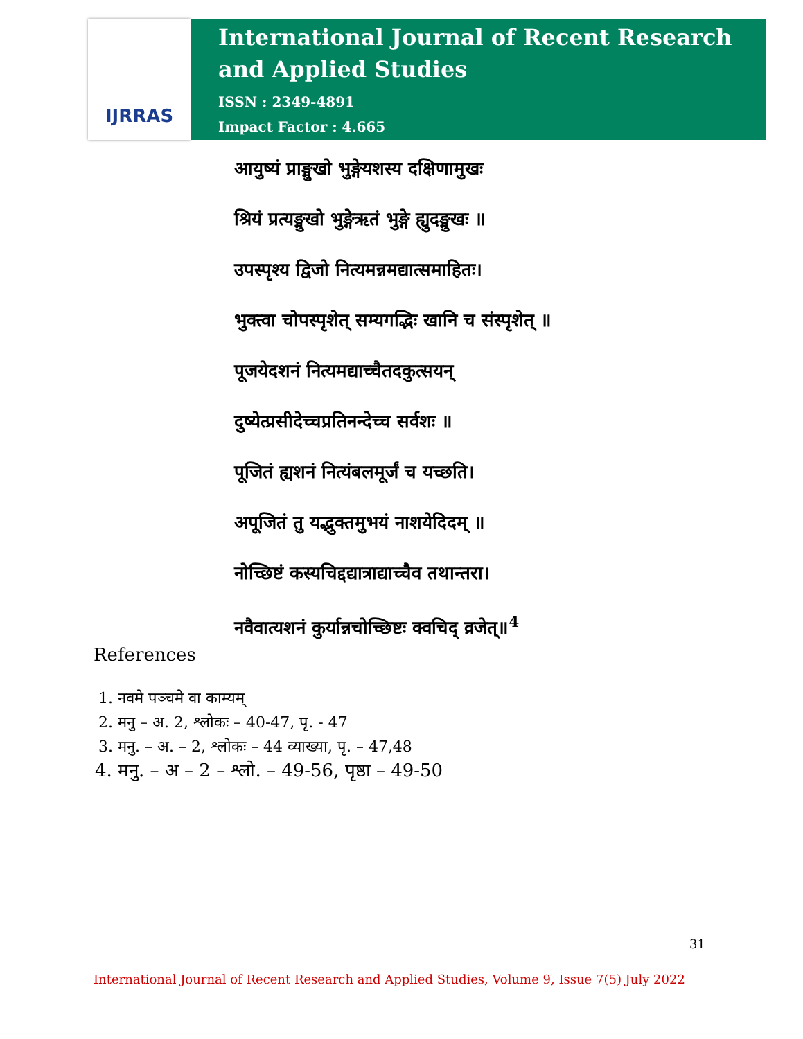IJRRAS
International Journal of Recent Research and Applied Studies
ISSN : 2349-4891
Impact Factor : 4.665
आयुष्यं प्राङ्मुखो भुङ्गेयशस्य दक्षिणामुखः
श्रियं प्रत्यङ्मुखो भुङ्गेऋतं भुङ्गे ह्युदङ्मुखः ॥
उपस्पृश्य द्विजो नित्यमन्नमद्यात्समाहितः।
भुक्त्वा चोपस्पृशेत् सम्यगद्भिः खानि च संस्पृशेत् ॥
पूजयेदशनं नित्यमद्याच्चैतदकुत्सयन्
दुष्येत्प्रसीदेच्चप्रतिनन्देच्च सर्वशः ॥
पूजितं ह्यशनं नित्यंबलमूर्जं च यच्छति।
अपूजितं तु यद्भुक्तमुभयं नाशयेदिदम् ॥
नोच्छिष्टं कस्यचिद्दद्यात्राद्याच्चैव तथान्तरा।
नवैवात्यशनं कुर्यान्नचोच्छिष्टः क्वचिद् व्रजेत्॥<sup>4</sup>
References
1. नवमे पञ्चमे वा काम्यम्
2. मनु – अ. 2, श्लोकः – 40-47, पृ. - 47
3. मनु. – अ. – 2, श्लोकः – 44 व्याख्या, पृ. – 47,48
4. मनु. – अ – 2 – श्लो. – 49-56, पृष्ठा – 49-50
31
International Journal of Recent Research and Applied Studies, Volume 9, Issue 7(5) July 2022